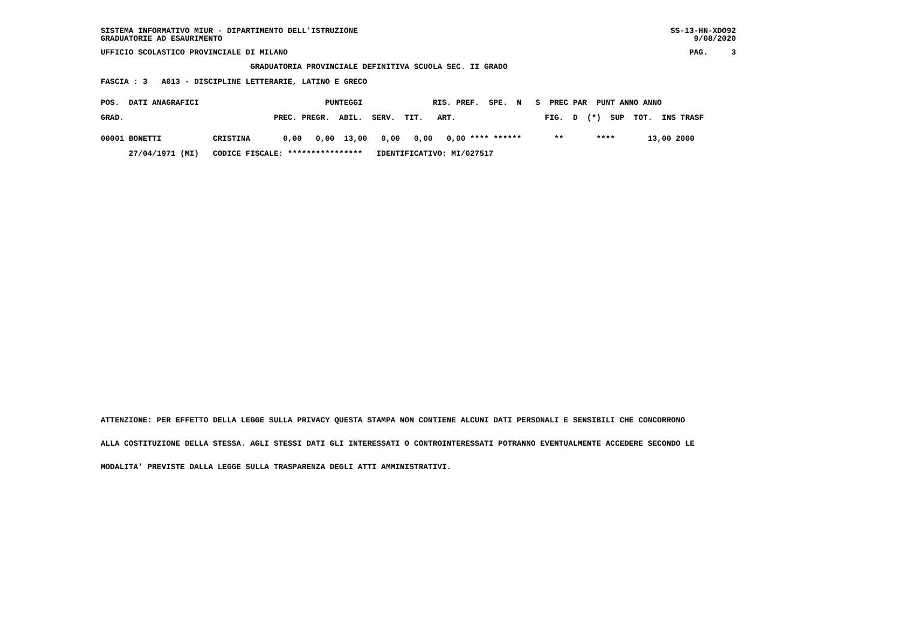SISTEMA INFORMATIVO MIUR - DIPARTIMENTO DELL'ISTRUZIONE
GRADUATORIE AD ESAURIMENTO
SS-13-HN-XDO92
9/08/2020
UFFICIO SCOLASTICO PROVINCIALE DI MILANO
PAG.     3
                                GRADUATORIA PROVINCIALE DEFINITIVA SCUOLA SEC. II GRADO
FASCIA : 3   A013 - DISCIPLINE LETTERARIE, LATINO E GRECO
POS.  DATI ANAGRAFICI                           PUNTEGGI               RIS. PREF.  SPE.  N   S  PREC PAR  PUNT ANNO ANNO
GRAD.                                PREC. PREGR.  ABIL.  SERV.  TIT.   ART.                   FIG.  D  (*)  SUP  TOT.  INS TRASF
00001 BONETTI           CRISTINA       0,00   0,00  13,00   0,00   0,00   0,00 **** ******       **       ****       13,00 2000
      27/04/1971 (MI)   CODICE FISCALE: ****************   IDENTIFICATIVO: MI/027517
ATTENZIONE: PER EFFETTO DELLA LEGGE SULLA PRIVACY QUESTA STAMPA NON CONTIENE ALCUNI DATI PERSONALI E SENSIBILI CHE CONCORRONO
ALLA COSTITUZIONE DELLA STESSA. AGLI STESSI DATI GLI INTERESSATI O CONTROINTERESSATI POTRANNO EVENTUALMENTE ACCEDERE SECONDO LE
MODALITA' PREVISTE DALLA LEGGE SULLA TRASPARENZA DEGLI ATTI AMMINISTRATIVI.